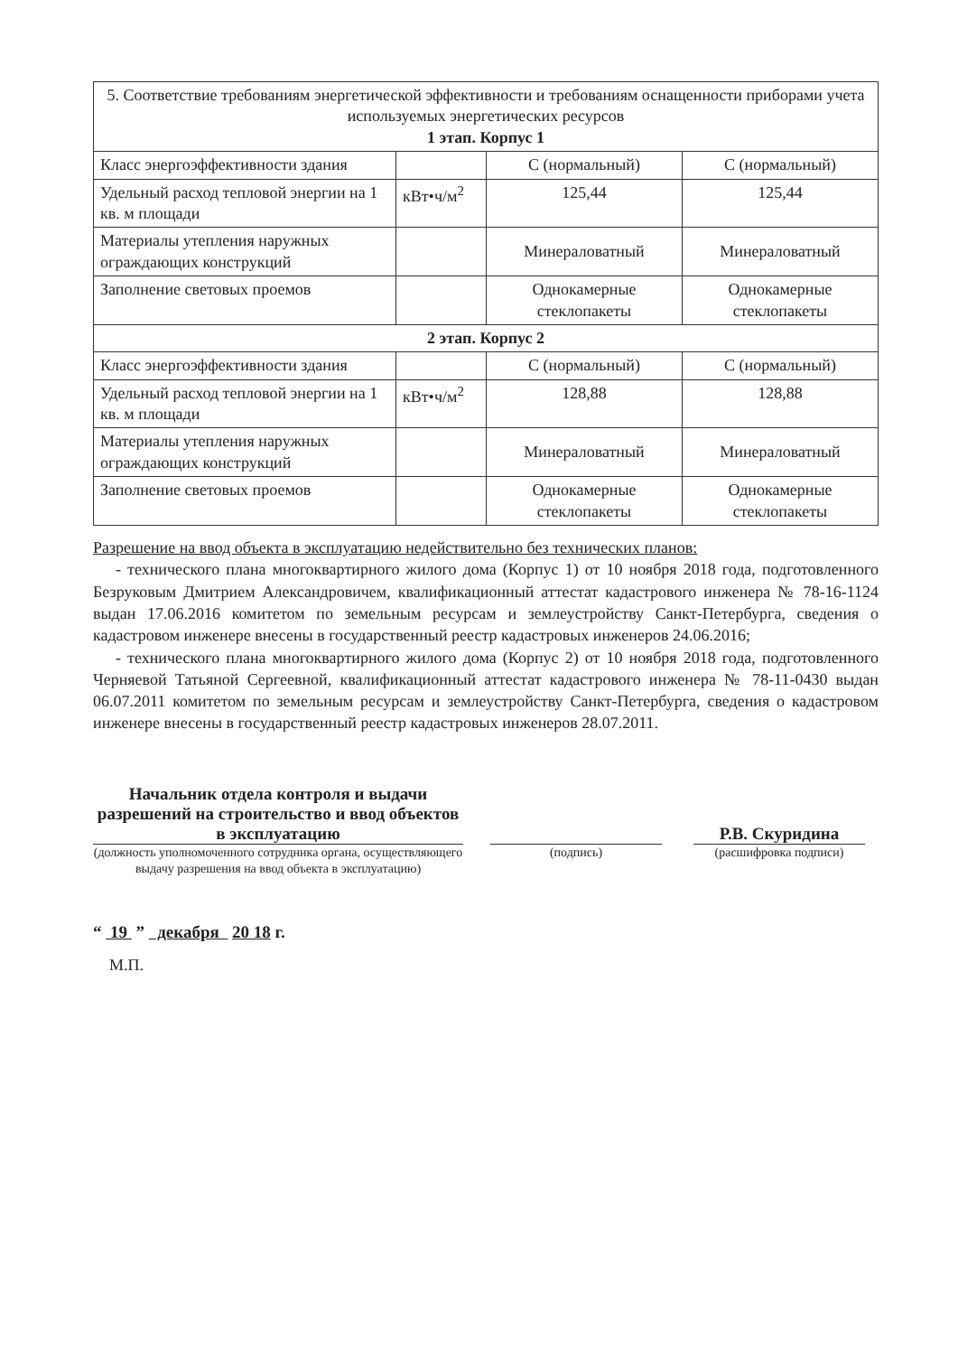| 5. Соответствие требованиям энергетической эффективности и требованиям оснащенности приборами учета используемых энергетических ресурсов 1 этап. Корпус 1 | | | |
| Класс энергоэффективности здания | | С (нормальный) | С (нормальный) |
| Удельный расход тепловой энергии на 1 кв. м площади | кВт•ч/м<sup>2</sup> | 125,44 | 125,44 |
| Материалы утепления наружных ограждающих конструкций | | Минераловатный | Минераловатный |
| Заполнение световых проемов | | Однокамерные стеклопакеты | Однокамерные стеклопакеты |
| 2 этап. Корпус 2 | | | |
| Класс энергоэффективности здания | | С (нормальный) | С (нормальный) |
| Удельный расход тепловой энергии на 1 кв. м площади | кВт•ч/м<sup>2</sup> | 128,88 | 128,88 |
| Материалы утепления наружных ограждающих конструкций | | Минераловатный | Минераловатный |
| Заполнение световых проемов | | Однокамерные стеклопакеты | Однокамерные стеклопакеты |
Разрешение на ввод объекта в эксплуатацию недействительно без технических планов:
- технического плана многоквартирного жилого дома (Корпус 1) от 10 ноября 2018 года, подготовленного Безруковым Дмитрием Александровичем, квалификационный аттестат кадастрового инженера № 78-16-1124 выдан 17.06.2016 комитетом по земельным ресурсам и землеустройству Санкт-Петербурга, сведения о кадастровом инженере внесены в государственный реестр кадастровых инженеров 24.06.2016;
- технического плана многоквартирного жилого дома (Корпус 2) от 10 ноября 2018 года, подготовленного Черняевой Татьяной Сергеевной, квалификационный аттестат кадастрового инженера № 78-11-0430 выдан 06.07.2011 комитетом по земельным ресурсам и землеустройству Санкт-Петербурга, сведения о кадастровом инженере внесены в государственный реестр кадастровых инженеров 28.07.2011.
Начальник отдела контроля и выдачи разрешений на строительство и ввод объектов в эксплуатацию
Р.В. Скуридина
(должность уполномоченного сотрудника органа, осуществляющего выдачу разрешения на ввод объекта в эксплуатацию)
(подпись) (расшифровка подписи)
“ 19 ” декабря 20 18 г.
М.П.